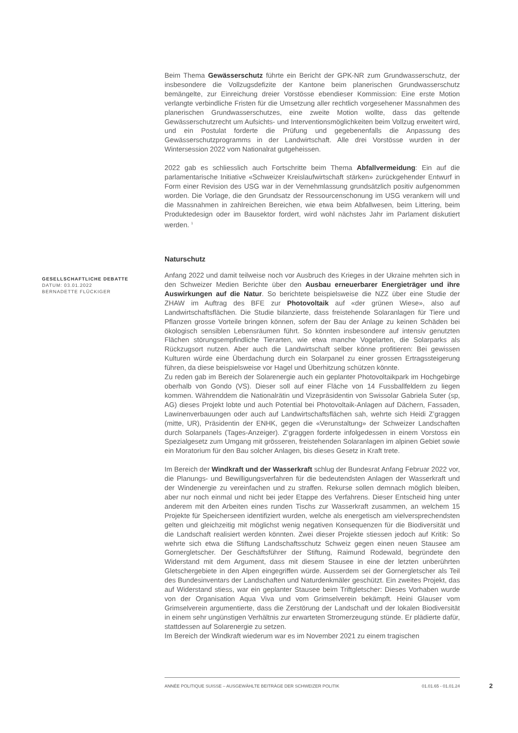Beim Thema Gewässerschutz führte ein Bericht der GPK-NR zum Grundwasserschutz, der insbesondere die Vollzugsdefizite der Kantone beim planerischen Grundwasserschutz bemängelte, zur Einreichung dreier Vorstösse ebendieser Kommission: Eine erste Motion verlangte verbindliche Fristen für die Umsetzung aller rechtlich vorgesehener Massnahmen des planerischen Grundwasserschutzes, eine zweite Motion wollte, dass das geltende Gewässerschutzrecht um Aufsichts- und Interventionsmöglichkeiten beim Vollzug erweitert wird, und ein Postulat forderte die Prüfung und gegebenenfalls die Anpassung des Gewässerschutzprogramms in der Landwirtschaft. Alle drei Vorstösse wurden in der Wintersession 2022 vom Nationalrat gutgeheissen.
2022 gab es schliesslich auch Fortschritte beim Thema Abfallvermeidung: Ein auf die parlamentarische Initiative «Schweizer Kreislaufwirtschaft stärken» zurückgehender Entwurf in Form einer Revision des USG war in der Vernehmlassung grundsätzlich positiv aufgenommen worden. Die Vorlage, die den Grundsatz der Ressourcenschonung im USG verankern will und die Massnahmen in zahlreichen Bereichen, wie etwa beim Abfallwesen, beim Littering, beim Produktedesign oder im Bausektor fordert, wird wohl nächstes Jahr im Parlament diskutiert werden. <sup>1</sup>
Naturschutz
Anfang 2022 und damit teilweise noch vor Ausbruch des Krieges in der Ukraine mehrten sich in den Schweizer Medien Berichte über den Ausbau erneuerbarer Energieträger und ihre Auswirkungen auf die Natur. So berichtete beispielsweise die NZZ über eine Studie der ZHAW im Auftrag des BFE zur Photovoltaik auf «der grünen Wiese», also auf Landwirtschaftsflächen. Die Studie bilanzierte, dass freistehende Solaranlagen für Tiere und Pflanzen grosse Vorteile bringen können, sofern der Bau der Anlage zu keinen Schäden bei ökologisch sensiblen Lebensräumen führt. So könnten insbesondere auf intensiv genutzten Flächen störungsempfindliche Tierarten, wie etwa manche Vogelarten, die Solarparks als Rückzugsort nutzen. Aber auch die Landwirtschaft selber könne profitieren: Bei gewissen Kulturen würde eine Überdachung durch ein Solarpanel zu einer grossen Ertragssteigerung führen, da diese beispielsweise vor Hagel und Überhitzung schützen könnte.
Zu reden gab im Bereich der Solarenergie auch ein geplanter Photovoltaikpark im Hochgebirge oberhalb von Gondo (VS). Dieser soll auf einer Fläche von 14 Fussballfeldern zu liegen kommen. Währenddem die Nationalrätin und Vizepräsidentin von Swissolar Gabriela Suter (sp, AG) dieses Projekt lobte und auch Potential bei Photovoltaik-Anlagen auf Dächern, Fassaden, Lawinenverbauungen oder auch auf Landwirtschaftsflächen sah, wehrte sich Heidi Z’graggen (mitte, UR), Präsidentin der ENHK, gegen die «Verunstaltung» der Schweizer Landschaften durch Solarpanels (Tages-Anzeiger). Z’graggen forderte infolgedessen in einem Vorstoss ein Spezialgesetz zum Umgang mit grösseren, freistehenden Solaranlagen im alpinen Gebiet sowie ein Moratorium für den Bau solcher Anlagen, bis dieses Gesetz in Kraft trete.
Im Bereich der Windkraft und der Wasserkraft schlug der Bundesrat Anfang Februar 2022 vor, die Planungs- und Bewilligungsverfahren für die bedeutendsten Anlagen der Wasserkraft und der Windenergie zu vereinfachen und zu straffen. Rekurse sollen demnach möglich bleiben, aber nur noch einmal und nicht bei jeder Etappe des Verfahrens. Dieser Entscheid hing unter anderem mit den Arbeiten eines runden Tischs zur Wasserkraft zusammen, an welchem 15 Projekte für Speicherseen identifiziert wurden, welche als energetisch am vielversprechendsten gelten und gleichzeitig mit möglichst wenig negativen Konsequenzen für die Biodiversität und die Landschaft realisiert werden könnten. Zwei dieser Projekte stiessen jedoch auf Kritik: So wehrte sich etwa die Stiftung Landschaftsschutz Schweiz gegen einen neuen Stausee am Gornergletscher. Der Geschäftsführer der Stiftung, Raimund Rodewald, begründete den Widerstand mit dem Argument, dass mit diesem Stausee in eine der letzten unberührten Gletschergebiete in den Alpen eingegriffen würde. Ausserdem sei der Gornergletscher als Teil des Bundesinventars der Landschaften und Naturdenkmäler geschützt. Ein zweites Projekt, das auf Widerstand stiess, war ein geplanter Stausee beim Triftgletscher: Dieses Vorhaben wurde von der Organisation Aqua Viva und vom Grimselverein bekämpft. Heini Glauser vom Grimselverein argumentierte, dass die Zerstörung der Landschaft und der lokalen Biodiversität in einem sehr ungünstigen Verhältnis zur erwarteten Stromerzeugung stünde. Er plädierte dafür, stattdessen auf Solarenergie zu setzen.
Im Bereich der Windkraft wiederum war es im November 2021 zu einem tragischen
GESELLSCHAFTLICHE DEBATTE
DATUM: 03.01.2022
BERNADETTE FLÜCKIGER
ANNÉE POLITIQUE SUISSE – AUSGEWÄHLTE BEITRÄGE DER SCHWEIZER POLITIK 01.01.65 - 01.01.24
2